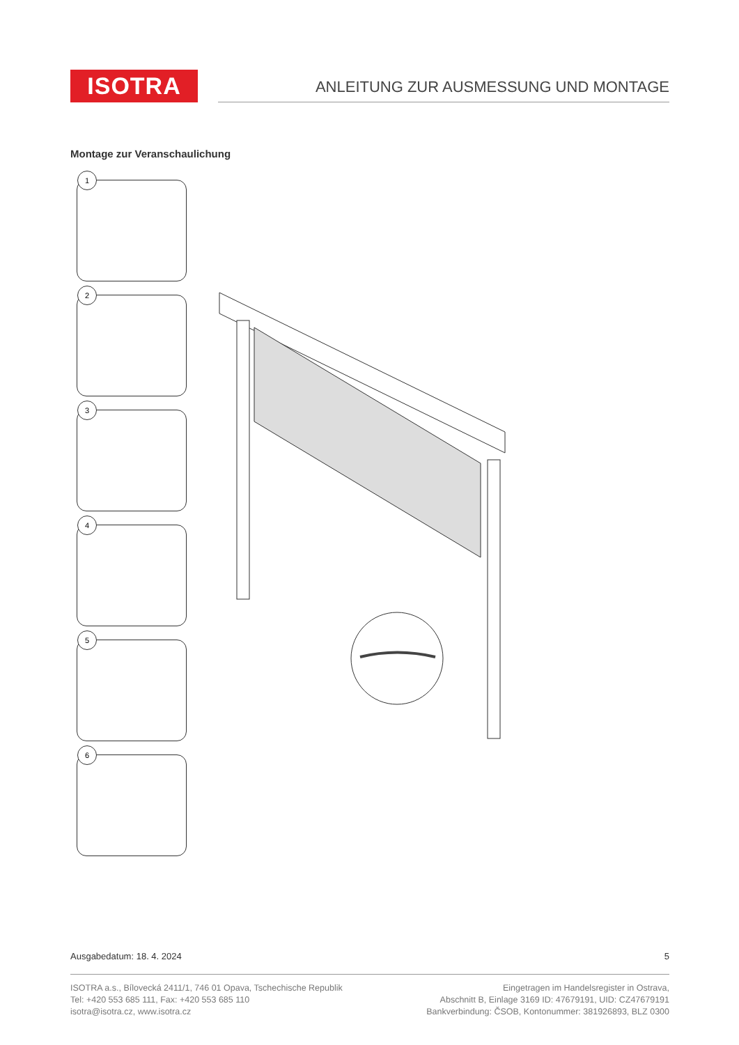ISOTRA
ANLEITUNG ZUR AUSMESSUNG UND MONTAGE
Montage zur Veranschaulichung
1
2
3
4
5
6
Ausgabedatum: 18. 4. 2024 5
ISOTRA a.s., Bílovecká 2411/1, 746 01 Opava, Tschechische Republik
Tel: +420 553 685 111, Fax: +420 553 685 110
isotra@isotra.cz, www.isotra.cz
Eingetragen im Handelsregister in Ostrava,
Abschnitt B, Einlage 3169 ID: 47679191, UID: CZ47679191
Bankverbindung: ČSOB, Kontonummer: 381926893, BLZ 0300